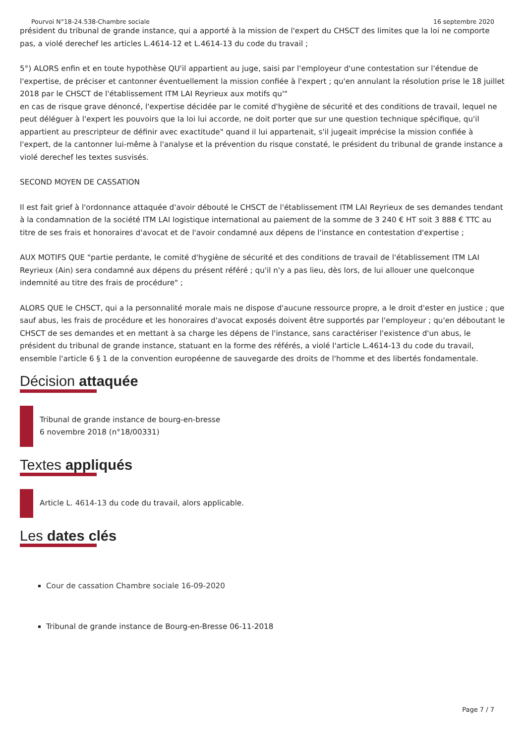Pourvoi N°18-24.538-Chambre sociale 16 septembre 2020
président du tribunal de grande instance, qui a apporté à la mission de l'expert du CHSCT des limites que la loi ne comporte pas, a violé derechef les articles L.4614-12 et L.4614-13 du code du travail ;
5°) ALORS enfin et en toute hypothèse QU'il appartient au juge, saisi par l'employeur d'une contestation sur l'étendue de l'expertise, de préciser et cantonner éventuellement la mission confiée à l'expert ; qu'en annulant la résolution prise le 18 juillet 2018 par le CHSCT de l'établissement ITM LAI Reyrieux aux motifs qu'"
en cas de risque grave dénoncé, l'expertise décidée par le comité d'hygiène de sécurité et des conditions de travail, lequel ne peut déléguer à l'expert les pouvoirs que la loi lui accorde, ne doit porter que sur une question technique spécifique, qu'il appartient au prescripteur de définir avec exactitude" quand il lui appartenait, s'il jugeait imprécise la mission confiée à l'expert, de la cantonner lui-même à l'analyse et la prévention du risque constaté, le président du tribunal de grande instance a violé derechef les textes susvisés.
SECOND MOYEN DE CASSATION
Il est fait grief à l'ordonnance attaquée d'avoir débouté le CHSCT de l'établissement ITM LAI Reyrieux de ses demandes tendant à la condamnation de la société ITM LAI logistique international au paiement de la somme de 3 240 € HT soit 3 888 € TTC au titre de ses frais et honoraires d'avocat et de l'avoir condamné aux dépens de l'instance en contestation d'expertise ;
AUX MOTIFS QUE "partie perdante, le comité d'hygiène de sécurité et des conditions de travail de l'établissement ITM LAI Reyrieux (Ain) sera condamné aux dépens du présent référé ; qu'il n'y a pas lieu, dès lors, de lui allouer une quelconque indemnité au titre des frais de procédure" ;
ALORS QUE le CHSCT, qui a la personnalité morale mais ne dispose d'aucune ressource propre, a le droit d'ester en justice ; que sauf abus, les frais de procédure et les honoraires d'avocat exposés doivent être supportés par l'employeur ; qu'en déboutant le CHSCT de ses demandes et en mettant à sa charge les dépens de l'instance, sans caractériser l'existence d'un abus, le président du tribunal de grande instance, statuant en la forme des référés, a violé l'article L.4614-13 du code du travail, ensemble l'article 6 § 1 de la convention européenne de sauvegarde des droits de l'homme et des libertés fondamentale.
Décision attaquée
Tribunal de grande instance de bourg-en-bresse
6 novembre 2018 (n°18/00331)
Textes appliqués
Article L. 4614-13 du code du travail, alors applicable.
Les dates clés
Cour de cassation Chambre sociale 16-09-2020
Tribunal de grande instance de Bourg-en-Bresse 06-11-2018
Page 7 / 7